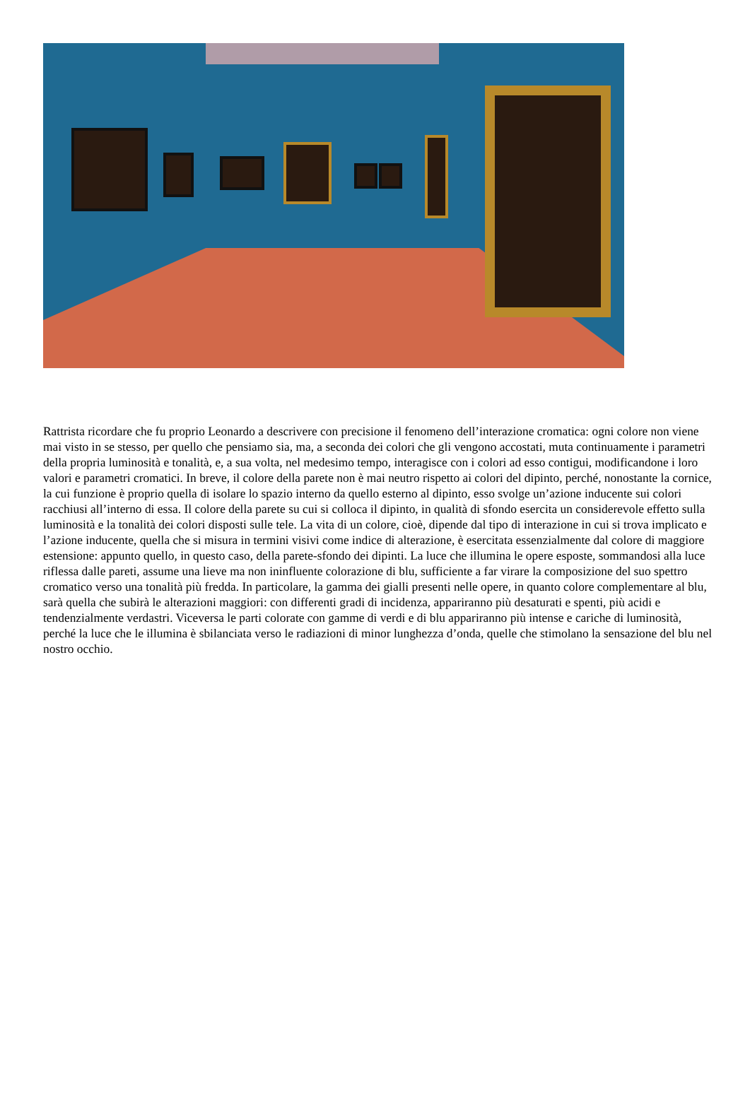Rattrista ricordare che fu proprio Leonardo a descrivere con precisione il fenomeno dell’interazione cromatica: ogni colore non viene mai visto in se stesso, per quello che pensiamo sia, ma, a seconda dei colori che gli vengono accostati, muta continuamente i parametri della propria luminosità e tonalità, e, a sua volta, nel medesimo tempo, interagisce con i colori ad esso contigui, modificandone i loro valori e parametri cromatici. In breve, il colore della parete non è mai neutro rispetto ai colori del dipinto, perché, nonostante la cornice, la cui funzione è proprio quella di isolare lo spazio interno da quello esterno al dipinto, esso svolge un’azione inducente sui colori racchiusi all’interno di essa. Il colore della parete su cui si colloca il dipinto, in qualità di sfondo esercita un considerevole effetto sulla luminosità e la tonalità dei colori disposti sulle tele. La vita di un colore, cioè, dipende dal tipo di interazione in cui si trova implicato e l’azione inducente, quella che si misura in termini visivi come indice di alterazione, è esercitata essenzialmente dal colore di maggiore estensione: appunto quello, in questo caso, della parete-sfondo dei dipinti. La luce che illumina le opere esposte, sommandosi alla luce riflessa dalle pareti, assume una lieve ma non ininfluente colorazione di blu, sufficiente a far virare la composizione del suo spettro cromatico verso una tonalità più fredda. In particolare, la gamma dei gialli presenti nelle opere, in quanto colore complementare al blu, sarà quella che subirà le alterazioni maggiori: con differenti gradi di incidenza, appariranno più desaturati e spenti, più acidi e tendenzialmente verdastri. Viceversa le parti colorate con gamme di verdi e di blu appariranno più intense e cariche di luminosità, perché la luce che le illumina è sbilanciata verso le radiazioni di minor lunghezza d’onda, quelle che stimolano la sensazione del blu nel nostro occhio.